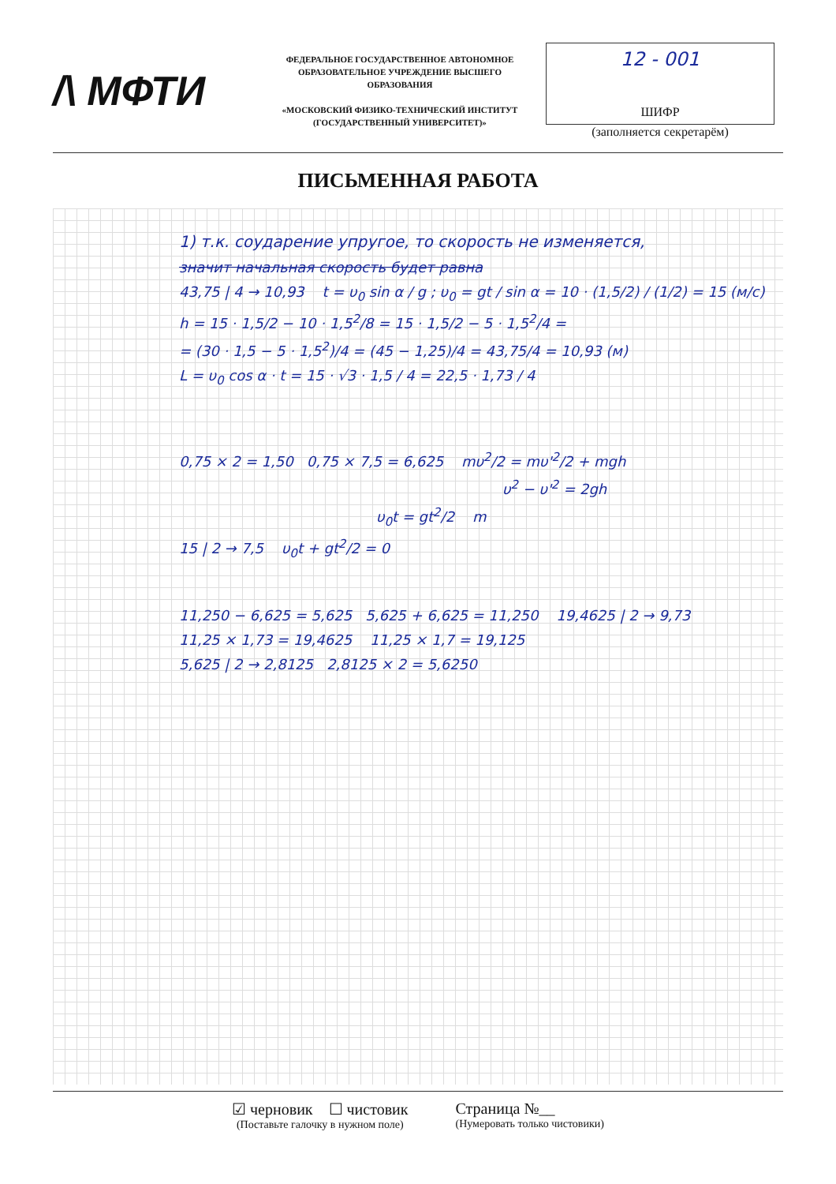/\ МФТИ
ФЕДЕРАЛЬНОЕ ГОСУДАРСТВЕННОЕ АВТОНОМНОЕ ОБРАЗОВАТЕЛЬНОЕ УЧРЕЖДЕНИЕ ВЫСШЕГО ОБРАЗОВАНИЯ
«МОСКОВСКИЙ ФИЗИКО-ТЕХНИЧЕСКИЙ ИНСТИТУТ (ГОСУДАРСТВЕННЫЙ УНИВЕРСИТЕТ)»
12 - 001
ШИФР
(заполняется секретарём)
ПИСЬМЕННАЯ РАБОТА
1) т.к. соударение упругое, то скорость не изменяется,
значит начальная скорость будет равна
43,75 | 4 → 10,93 t = υ<sub>0</sub> sin α / g ; υ<sub>0</sub> = gt / sin α = 10 · (1,5/2) / (1/2) = 15 (м/с)
h = 15 · 1,5/2 − 10 · 1,5<sup>2</sup>/8 = 15 · 1,5/2 − 5 · 1,5<sup>2</sup>/4 =
= (30 · 1,5 − 5 · 1,5<sup>2</sup>)/4 = (45 − 1,25)/4 = 43,75/4 = 10,93 (м)
L = υ<sub>0</sub> cos α · t = 15 · √3 · 1,5 / 4 = 22,5 · 1,73 / 4
0,75 × 2 = 1,50 0,75 × 7,5 = 6,625 mυ<sup>2</sup>/2 = mυ'<sup>2</sup>/2 + mgh
υ<sup>2</sup> − υ'<sup>2</sup> = 2gh
υ<sub>0</sub>t = gt<sup>2</sup>/2 m
15 | 2 → 7,5 υ<sub>0</sub>t + gt<sup>2</sup>/2 = 0
11,250 − 6,625 = 5,625 5,625 + 6,625 = 11,250 19,4625 | 2 → 9,73
11,25 × 1,73 = 19,4625 11,25 × 1,7 = 19,125
5,625 | 2 → 2,8125 2,8125 × 2 = 5,6250
☑ черновик ☐ чистовик
(Поставьте галочку в нужном поле)
Страница №__
(Нумеровать только чистовики)